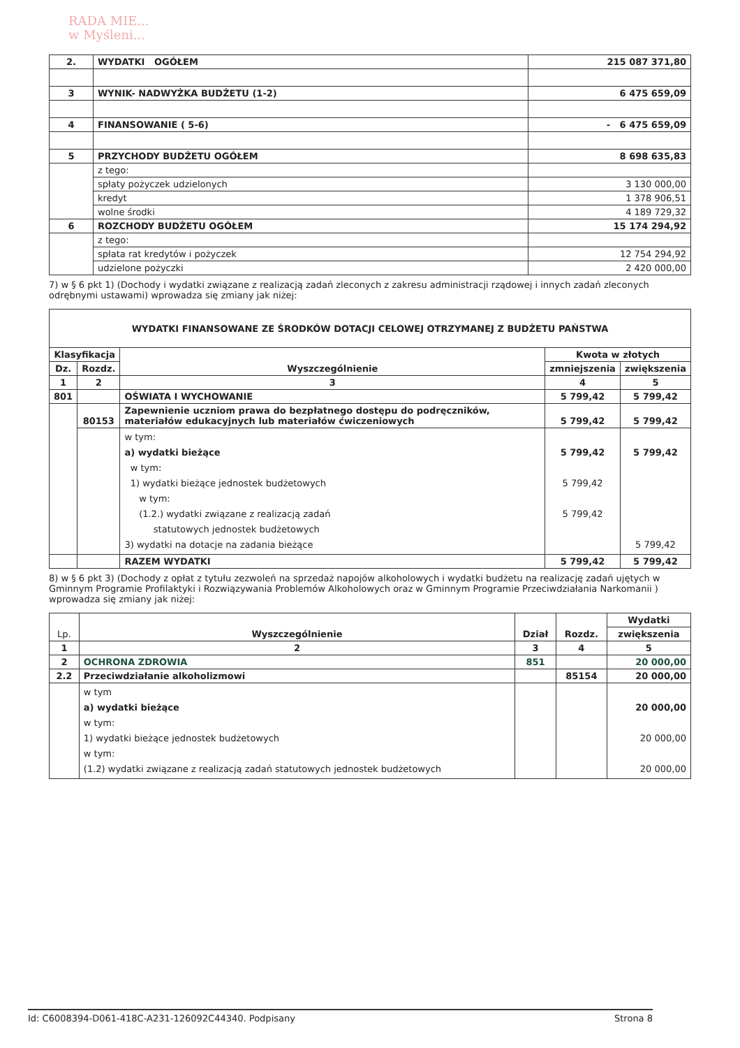RADA MIE...
w Myśleni...
| 2. | WYDATKI OGÓŁEM | 215 087 371,80 |
| 3 | WYNIK- NADWYŻKA BUDŻETU (1-2) | 6 475 659,09 |
| 4 | FINANSOWANIE ( 5-6) | - 6 475 659,09 |
| 5 | PRZYCHODY BUDŻETU OGÓŁEM | 8 698 635,83 |
| | z tego: | |
| | spłaty pożyczek udzielonych | 3 130 000,00 |
| | kredyt | 1 378 906,51 |
| | wolne środki | 4 189 729,32 |
| 6 | ROZCHODY BUDŻETU OGÓŁEM | 15 174 294,92 |
| | z tego: | |
| | spłata rat kredytów i pożyczek | 12 754 294,92 |
| | udzielone pożyczki | 2 420 000,00 |
7) w § 6 pkt 1) (Dochody i wydatki związane z realizacją zadań zleconych z zakresu administracji rządowej i innych zadań zleconych odrębnymi ustawami) wprowadza się zmiany jak niżej:
| WYDATKI FINANSOWANE ZE ŚRODKÓW DOTACJI CELOWEJ OTRZYMANEJ Z BUDŻETU PAŃSTWA | | | | |
| Klasyfikacja | | Wyszczególnienie | Kwota w złotych | |
| Dz. | Rozdz. | | zmniejszenia | zwiększenia |
| 1 | 2 | 3 | 4 | 5 |
| 801 | | OŚWIATA I WYCHOWANIE | 5 799,42 | 5 799,42 |
| | 80153 | Zapewnienie uczniom prawa do bezpłatnego dostępu do podręczników, materiałów edukacyjnych lub materiałów ćwiczeniowych | 5 799,42 | 5 799,42 |
| | | w tym: a) wydatki bieżące w tym: 1) wydatki bieżące jednostek budżetowych w tym: (1.2.) wydatki związane z realizacją zadań statutowych jednostek budżetowych 3) wydatki na dotacje na zadania bieżące | 5 799,42 5 799,42 5 799,42 | 5 799,42 5 799,42 |
| | | RAZEM WYDATKI | 5 799,42 | 5 799,42 |
8) w § 6 pkt 3) (Dochody z opłat z tytułu zezwoleń na sprzedaż napojów alkoholowych i wydatki budżetu na realizację zadań ujętych w Gminnym Programie Profilaktyki i Rozwiązywania Problemów Alkoholowych oraz w Gminnym Programie Przeciwdziałania Narkomanii ) wprowadza się zmiany jak niżej:
| Lp. | Wyszczególnienie | Dział | Rozdz. | Wydatki |
| | | | | zwiększenia |
| 1 | 2 | 3 | 4 | 5 |
| 2 | OCHRONA ZDROWIA | 851 | | 20 000,00 |
| 2.2 | Przeciwdziałanie alkoholizmowi | | 85154 | 20 000,00 |
| | w tym a) wydatki bieżące w tym: 1) wydatki bieżące jednostek budżetowych w tym: (1.2) wydatki związane z realizacją zadań statutowych jednostek budżetowych | | | 20 000,00 20 000,00 20 000,00 |
Id: C6008394-D061-418C-A231-126092C44340. Podpisany Strona 8